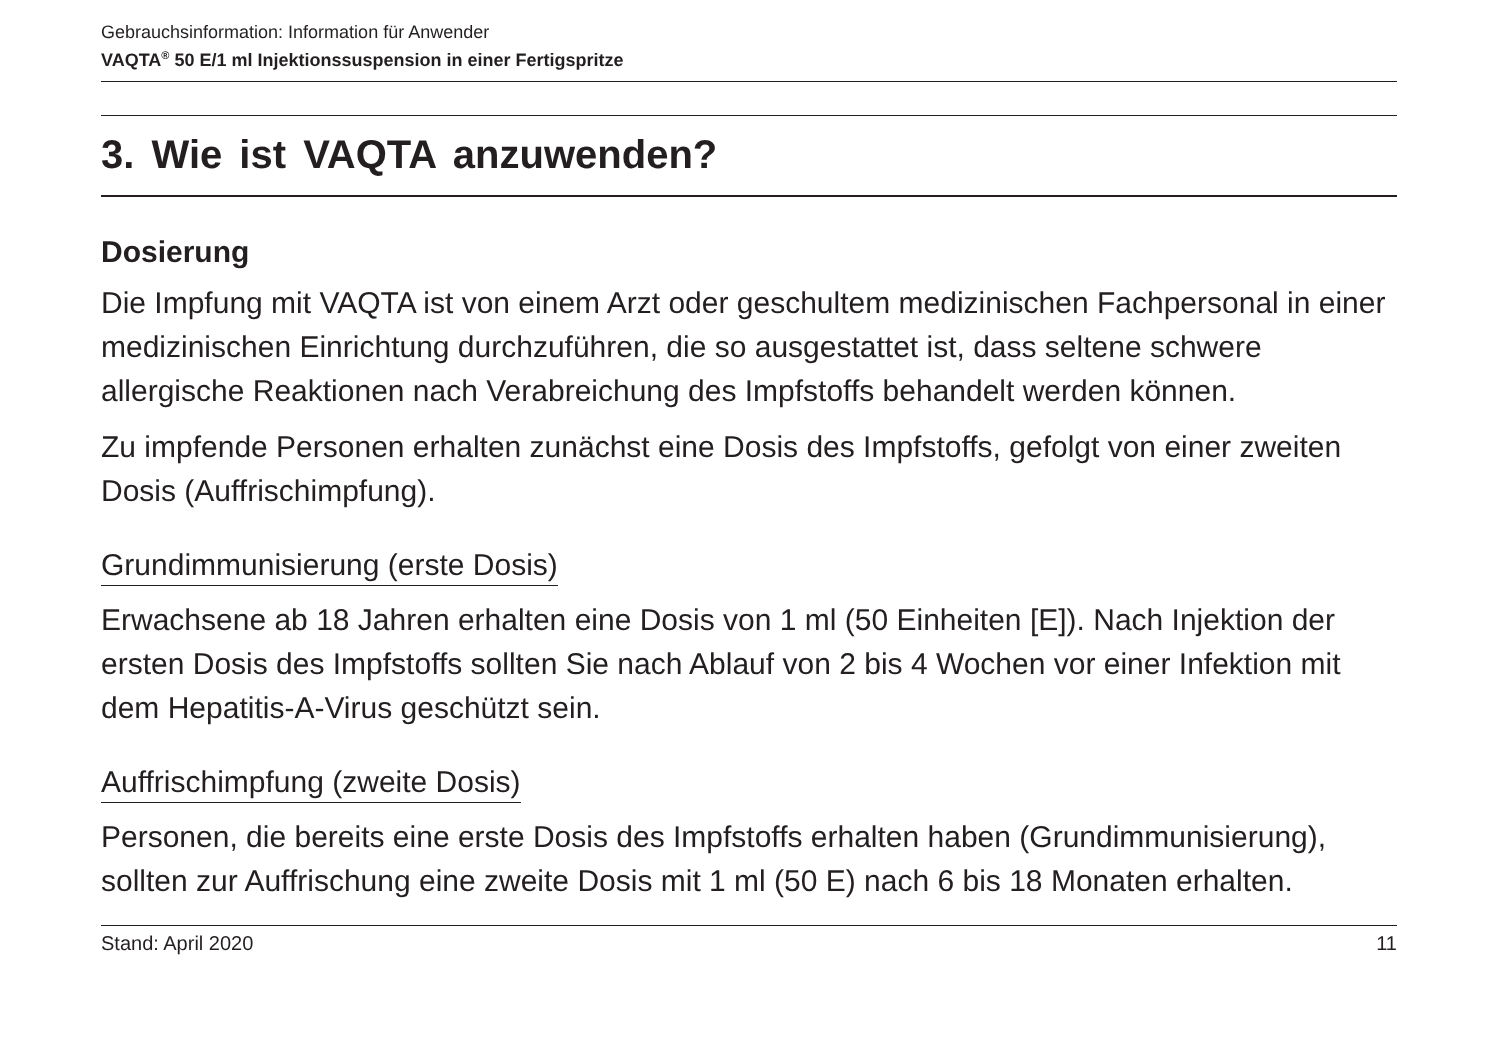Gebrauchsinformation: Information für Anwender
VAQTA<sup>®</sup> 50 E/1 ml Injektionssuspension in einer Fertigspritze
3. Wie ist VAQTA anzuwenden?
Dosierung
Die Impfung mit VAQTA ist von einem Arzt oder geschultem medizinischen Fachpersonal in einer medizinischen Einrichtung durchzuführen, die so ausgestattet ist, dass seltene schwere allergische Reaktionen nach Verabreichung des Impfstoffs behandelt werden können.
Zu impfende Personen erhalten zunächst eine Dosis des Impfstoffs, gefolgt von einer zweiten Dosis (Auffrischimpfung).
Grundimmunisierung (erste Dosis)
Erwachsene ab 18 Jahren erhalten eine Dosis von 1 ml (50 Einheiten [E]). Nach Injektion der ersten Dosis des Impfstoffs sollten Sie nach Ablauf von 2 bis 4 Wochen vor einer Infektion mit dem Hepatitis-A-Virus geschützt sein.
Auffrischimpfung (zweite Dosis)
Personen, die bereits eine erste Dosis des Impfstoffs erhalten haben (Grundimmunisierung), sollten zur Auffrischung eine zweite Dosis mit 1 ml (50 E) nach 6 bis 18 Monaten erhalten.
Stand: April 2020 11